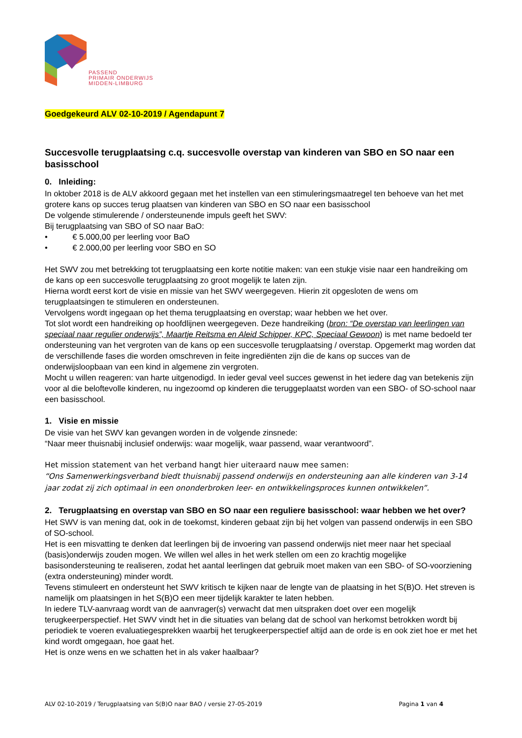PASSEND
PRIMAIR ONDERWIJS
MIDDEN-LIMBURG
Goedgekeurd ALV 02-10-2019 / Agendapunt 7
Succesvolle terugplaatsing c.q. succesvolle overstap van kinderen van SBO en SO naar een basisschool
0. Inleiding:
In oktober 2018 is de ALV akkoord gegaan met het instellen van een stimuleringsmaatregel ten behoeve van het met grotere kans op succes terug plaatsen van kinderen van SBO en SO naar een basisschool
De volgende stimulerende / ondersteunende impuls geeft het SWV:
Bij terugplaatsing van SBO of SO naar BaO:
• € 5.000,00 per leerling voor BaO
• € 2.000,00 per leerling voor SBO en SO
Het SWV zou met betrekking tot terugplaatsing een korte notitie maken: van een stukje visie naar een handreiking om de kans op een succesvolle terugplaatsing zo groot mogelijk te laten zijn.
Hierna wordt eerst kort de visie en missie van het SWV weergegeven. Hierin zit opgesloten de wens om terugplaatsingen te stimuleren en ondersteunen.
Vervolgens wordt ingegaan op het thema terugplaatsing en overstap; waar hebben we het over.
Tot slot wordt een handreiking op hoofdlijnen weergegeven. Deze handreiking (bron: “De overstap van leerlingen van speciaal naar regulier onderwijs”, Maartje Reitsma en Aleid Schipper, KPC, Speciaal Gewoon) is met name bedoeld ter ondersteuning van het vergroten van de kans op een succesvolle terugplaatsing / overstap. Opgemerkt mag worden dat de verschillende fases die worden omschreven in feite ingrediënten zijn die de kans op succes van de onderwijsloopbaan van een kind in algemene zin vergroten.
Mocht u willen reageren: van harte uitgenodigd. In ieder geval veel succes gewenst in het iedere dag van betekenis zijn voor al die beloftevolle kinderen, nu ingezoomd op kinderen die teruggeplaatst worden van een SBO- of SO-school naar een basisschool.
1. Visie en missie
De visie van het SWV kan gevangen worden in de volgende zinsnede:
“Naar meer thuisnabij inclusief onderwijs: waar mogelijk, waar passend, waar verantwoord”.
Het mission statement van het verband hangt hier uiteraard nauw mee samen:
“Ons Samenwerkingsverband biedt thuisnabij passend onderwijs en ondersteuning aan alle kinderen van 3-14 jaar zodat zij zich optimaal in een ononderbroken leer- en ontwikkelingsproces kunnen ontwikkelen”.
2. Terugplaatsing en overstap van SBO en SO naar een reguliere basisschool: waar hebben we het over?
Het SWV is van mening dat, ook in de toekomst, kinderen gebaat zijn bij het volgen van passend onderwijs in een SBO of SO-school.
Het is een misvatting te denken dat leerlingen bij de invoering van passend onderwijs niet meer naar het speciaal (basis)onderwijs zouden mogen. We willen wel alles in het werk stellen om een zo krachtig mogelijke basisondersteuning te realiseren, zodat het aantal leerlingen dat gebruik moet maken van een SBO- of SO-voorziening (extra ondersteuning) minder wordt.
Tevens stimuleert en ondersteunt het SWV kritisch te kijken naar de lengte van de plaatsing in het S(B)O. Het streven is namelijk om plaatsingen in het S(B)O een meer tijdelijk karakter te laten hebben.
In iedere TLV-aanvraag wordt van de aanvrager(s) verwacht dat men uitspraken doet over een mogelijk terugkeerperspectief. Het SWV vindt het in die situaties van belang dat de school van herkomst betrokken wordt bij periodiek te voeren evaluatiegesprekken waarbij het terugkeerperspectief altijd aan de orde is en ook ziet hoe er met het kind wordt omgegaan, hoe gaat het.
Het is onze wens en we schatten het in als vaker haalbaar?
ALV 02-10-2019 / Terugplaatsing van S(B)O naar BAO / versie 27-05-2019 Pagina 1 van 4